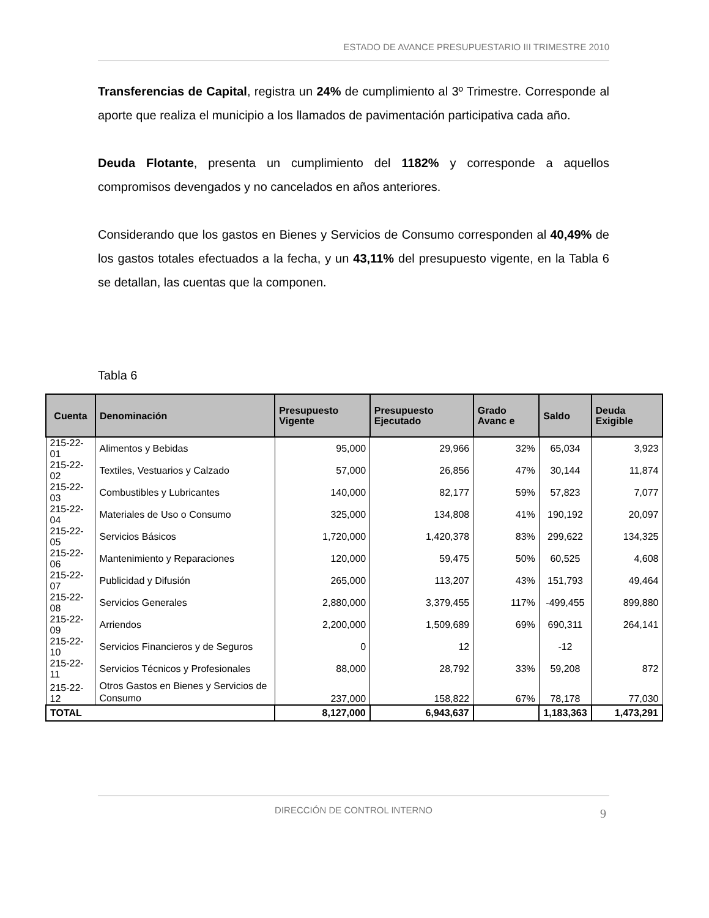ESTADO DE AVANCE PRESUPUESTARIO III TRIMESTRE 2010
Transferencias de Capital, registra un 24% de cumplimiento al 3º Trimestre. Corresponde al aporte que realiza el municipio a los llamados de pavimentación participativa cada año.
Deuda Flotante, presenta un cumplimiento del 1182% y corresponde a aquellos compromisos devengados y no cancelados en años anteriores.
Considerando que los gastos en Bienes y Servicios de Consumo corresponden al 40,49% de los gastos totales efectuados a la fecha, y un 43,11% del presupuesto vigente, en la Tabla 6 se detallan, las cuentas que la componen.
Tabla 6
| Cuenta | Denominación | Presupuesto Vigente | Presupuesto Ejecutado | Grado Avanc e | Saldo | Deuda Exigible |
| --- | --- | --- | --- | --- | --- | --- |
| 215-22-01 | Alimentos y Bebidas | 95,000 | 29,966 | 32% | 65,034 | 3,923 |
| 215-22-02 | Textiles, Vestuarios y Calzado | 57,000 | 26,856 | 47% | 30,144 | 11,874 |
| 215-22-03 | Combustibles y Lubricantes | 140,000 | 82,177 | 59% | 57,823 | 7,077 |
| 215-22-04 | Materiales de Uso o Consumo | 325,000 | 134,808 | 41% | 190,192 | 20,097 |
| 215-22-05 | Servicios Básicos | 1,720,000 | 1,420,378 | 83% | 299,622 | 134,325 |
| 215-22-06 | Mantenimiento y Reparaciones | 120,000 | 59,475 | 50% | 60,525 | 4,608 |
| 215-22-07 | Publicidad y Difusión | 265,000 | 113,207 | 43% | 151,793 | 49,464 |
| 215-22-08 | Servicios Generales | 2,880,000 | 3,379,455 | 117% | -499,455 | 899,880 |
| 215-22-09 | Arriendos | 2,200,000 | 1,509,689 | 69% | 690,311 | 264,141 |
| 215-22-10 | Servicios Financieros y de Seguros | 0 | 12 | | -12 | |
| 215-22-11 | Servicios Técnicos y Profesionales | 88,000 | 28,792 | 33% | 59,208 | 872 |
| 215-22-12 | Otros Gastos en Bienes y Servicios de Consumo | 237,000 | 158,822 | 67% | 78,178 | 77,030 |
| TOTAL | | 8,127,000 | 6,943,637 | | 1,183,363 | 1,473,291 |
DIRECCIÓN DE CONTROL INTERNO
9